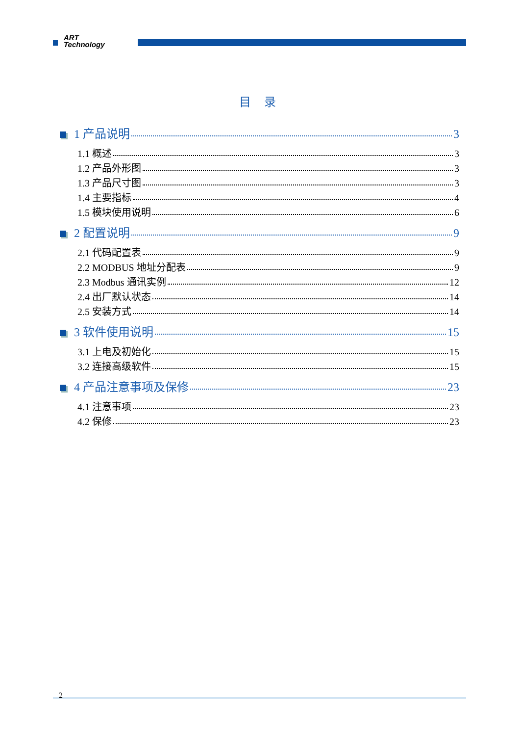ART
Technology
目 录
1 产品说明 3
1.1 概述 3
1.2 产品外形图 3
1.3 产品尺寸图 3
1.4 主要指标 4
1.5 模块使用说明 6
2 配置说明 9
2.1 代码配置表 9
2.2 MODBUS 地址分配表 9
2.3 Modbus 通讯实例 12
2.4 出厂默认状态 14
2.5 安装方式 14
3 软件使用说明 15
3.1 上电及初始化 15
3.2 连接高级软件 15
4 产品注意事项及保修 23
4.1 注意事项 23
4.2 保修 23
2